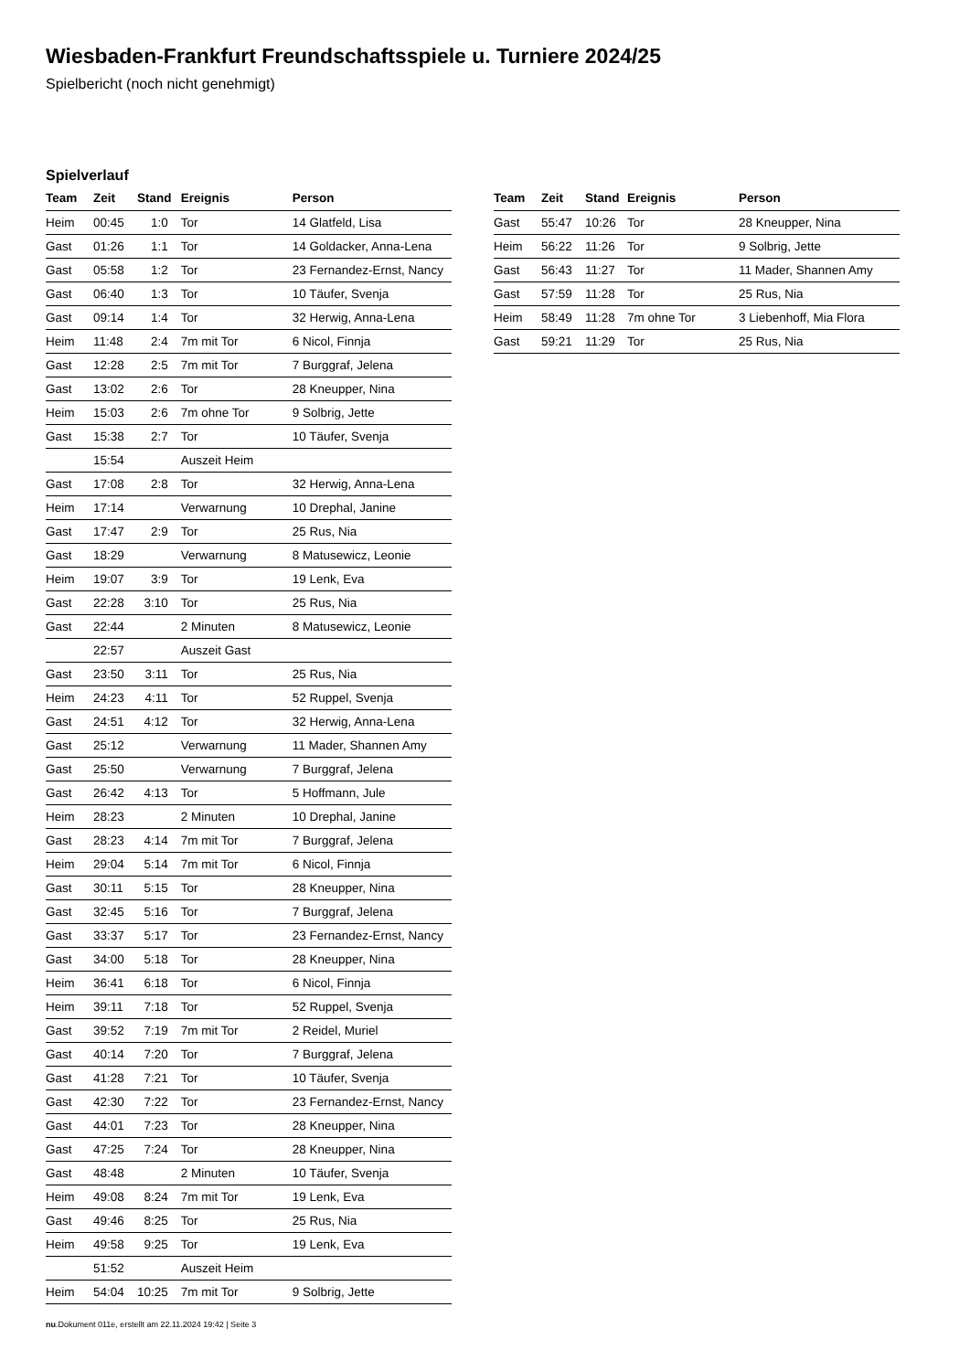Wiesbaden-Frankfurt Freundschaftsspiele u. Turniere 2024/25
Spielbericht (noch nicht genehmigt)
Spielverlauf
| Team | Zeit | Stand | Ereignis | Person |
| --- | --- | --- | --- | --- |
| Heim | 00:45 | 1:0 | Tor | 14 Glatfeld, Lisa |
| Gast | 01:26 | 1:1 | Tor | 14 Goldacker, Anna-Lena |
| Gast | 05:58 | 1:2 | Tor | 23 Fernandez-Ernst, Nancy |
| Gast | 06:40 | 1:3 | Tor | 10 Täufer, Svenja |
| Gast | 09:14 | 1:4 | Tor | 32 Herwig, Anna-Lena |
| Heim | 11:48 | 2:4 | 7m mit Tor | 6 Nicol, Finnja |
| Gast | 12:28 | 2:5 | 7m mit Tor | 7 Burggraf, Jelena |
| Gast | 13:02 | 2:6 | Tor | 28 Kneupper, Nina |
| Heim | 15:03 | 2:6 | 7m ohne Tor | 9 Solbrig, Jette |
| Gast | 15:38 | 2:7 | Tor | 10 Täufer, Svenja |
| | 15:54 | | Auszeit Heim | |
| Gast | 17:08 | 2:8 | Tor | 32 Herwig, Anna-Lena |
| Heim | 17:14 | | Verwarnung | 10 Drephal, Janine |
| Gast | 17:47 | 2:9 | Tor | 25 Rus, Nia |
| Gast | 18:29 | | Verwarnung | 8 Matusewicz, Leonie |
| Heim | 19:07 | 3:9 | Tor | 19 Lenk, Eva |
| Gast | 22:28 | 3:10 | Tor | 25 Rus, Nia |
| Gast | 22:44 | | 2 Minuten | 8 Matusewicz, Leonie |
| | 22:57 | | Auszeit Gast | |
| Gast | 23:50 | 3:11 | Tor | 25 Rus, Nia |
| Heim | 24:23 | 4:11 | Tor | 52 Ruppel, Svenja |
| Gast | 24:51 | 4:12 | Tor | 32 Herwig, Anna-Lena |
| Gast | 25:12 | | Verwarnung | 11 Mader, Shannen Amy |
| Gast | 25:50 | | Verwarnung | 7 Burggraf, Jelena |
| Gast | 26:42 | 4:13 | Tor | 5 Hoffmann, Jule |
| Heim | 28:23 | | 2 Minuten | 10 Drephal, Janine |
| Gast | 28:23 | 4:14 | 7m mit Tor | 7 Burggraf, Jelena |
| Heim | 29:04 | 5:14 | 7m mit Tor | 6 Nicol, Finnja |
| Gast | 30:11 | 5:15 | Tor | 28 Kneupper, Nina |
| Gast | 32:45 | 5:16 | Tor | 7 Burggraf, Jelena |
| Gast | 33:37 | 5:17 | Tor | 23 Fernandez-Ernst, Nancy |
| Gast | 34:00 | 5:18 | Tor | 28 Kneupper, Nina |
| Heim | 36:41 | 6:18 | Tor | 6 Nicol, Finnja |
| Heim | 39:11 | 7:18 | Tor | 52 Ruppel, Svenja |
| Gast | 39:52 | 7:19 | 7m mit Tor | 2 Reidel, Muriel |
| Gast | 40:14 | 7:20 | Tor | 7 Burggraf, Jelena |
| Gast | 41:28 | 7:21 | Tor | 10 Täufer, Svenja |
| Gast | 42:30 | 7:22 | Tor | 23 Fernandez-Ernst, Nancy |
| Gast | 44:01 | 7:23 | Tor | 28 Kneupper, Nina |
| Gast | 47:25 | 7:24 | Tor | 28 Kneupper, Nina |
| Gast | 48:48 | | 2 Minuten | 10 Täufer, Svenja |
| Heim | 49:08 | 8:24 | 7m mit Tor | 19 Lenk, Eva |
| Gast | 49:46 | 8:25 | Tor | 25 Rus, Nia |
| Heim | 49:58 | 9:25 | Tor | 19 Lenk, Eva |
| | 51:52 | | Auszeit Heim | |
| Heim | 54:04 | 10:25 | 7m mit Tor | 9 Solbrig, Jette |
| Team | Zeit | Stand | Ereignis | Person |
| --- | --- | --- | --- | --- |
| Gast | 55:47 | 10:26 | Tor | 28 Kneupper, Nina |
| Heim | 56:22 | 11:26 | Tor | 9 Solbrig, Jette |
| Gast | 56:43 | 11:27 | Tor | 11 Mader, Shannen Amy |
| Gast | 57:59 | 11:28 | Tor | 25 Rus, Nia |
| Heim | 58:49 | 11:28 | 7m ohne Tor | 3 Liebenhoff, Mia Flora |
| Gast | 59:21 | 11:29 | Tor | 25 Rus, Nia |
nu.Dokument 011e, erstellt am 22.11.2024 19:42 | Seite 3